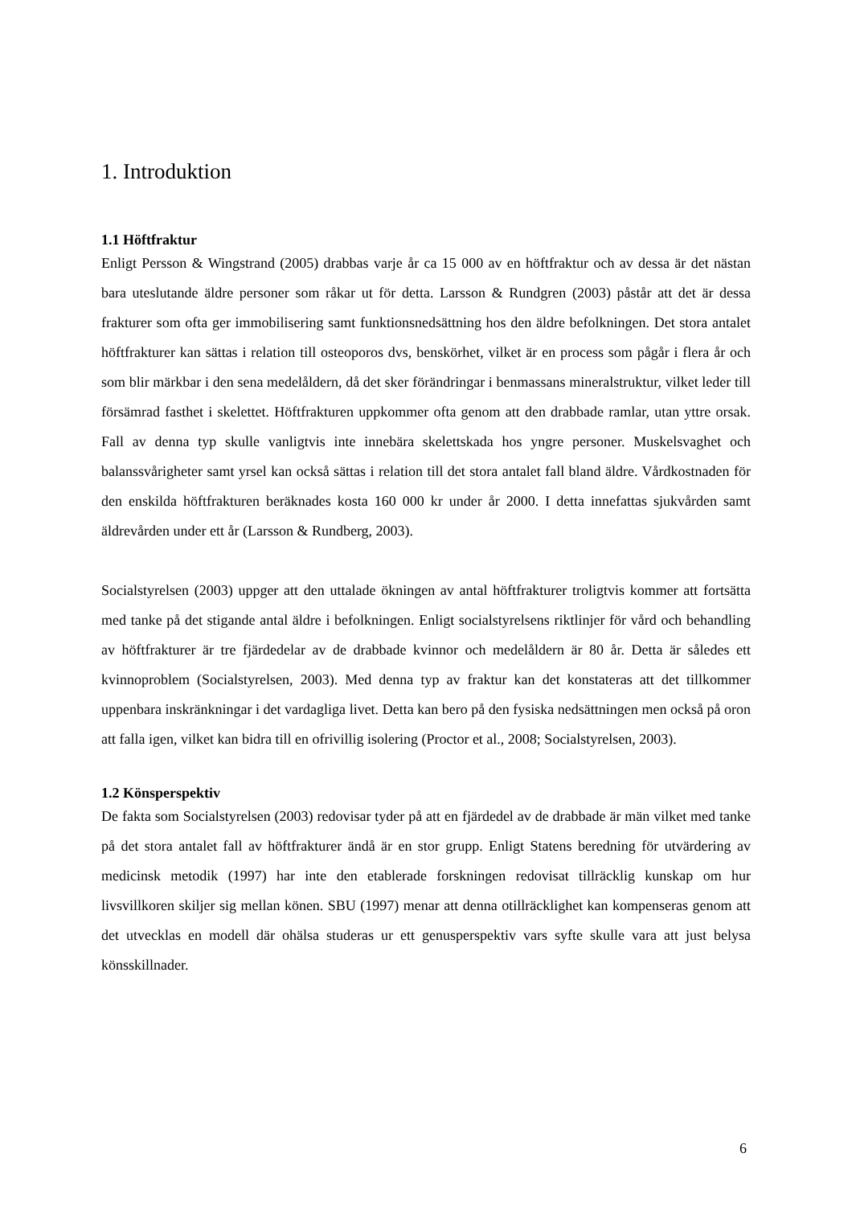1. Introduktion
1.1 Höftfraktur
Enligt Persson & Wingstrand (2005) drabbas varje år ca 15 000 av en höftfraktur och av dessa är det nästan bara uteslutande äldre personer som råkar ut för detta. Larsson & Rundgren (2003) påstår att det är dessa frakturer som ofta ger immobilisering samt funktionsnedsättning hos den äldre befolkningen. Det stora antalet höftfrakturer kan sättas i relation till osteoporos dvs, benskörhet, vilket är en process som pågår i flera år och som blir märkbar i den sena medelåldern, då det sker förändringar i benmassans mineralstruktur, vilket leder till försämrad fasthet i skelettet. Höftfrakturen uppkommer ofta genom att den drabbade ramlar, utan yttre orsak. Fall av denna typ skulle vanligtvis inte innebära skelettskada hos yngre personer. Muskelsvaghet och balanssvårigheter samt yrsel kan också sättas i relation till det stora antalet fall bland äldre. Vårdkostnaden för den enskilda höftfrakturen beräknades kosta 160 000 kr under år 2000. I detta innefattas sjukvården samt äldrevården under ett år (Larsson & Rundberg, 2003).
Socialstyrelsen (2003) uppger att den uttalade ökningen av antal höftfrakturer troligtvis kommer att fortsätta med tanke på det stigande antal äldre i befolkningen. Enligt socialstyrelsens riktlinjer för vård och behandling av höftfrakturer är tre fjärdedelar av de drabbade kvinnor och medelåldern är 80 år. Detta är således ett kvinnoproblem (Socialstyrelsen, 2003). Med denna typ av fraktur kan det konstateras att det tillkommer uppenbara inskränkningar i det vardagliga livet. Detta kan bero på den fysiska nedsättningen men också på oron att falla igen, vilket kan bidra till en ofrivillig isolering (Proctor et al., 2008; Socialstyrelsen, 2003).
1.2 Könsperspektiv
De fakta som Socialstyrelsen (2003) redovisar tyder på att en fjärdedel av de drabbade är män vilket med tanke på det stora antalet fall av höftfrakturer ändå är en stor grupp. Enligt Statens beredning för utvärdering av medicinsk metodik (1997) har inte den etablerade forskningen redovisat tillräcklig kunskap om hur livsvillkoren skiljer sig mellan könen. SBU (1997) menar att denna otillräcklighet kan kompenseras genom att det utvecklas en modell där ohälsa studeras ur ett genusperspektiv vars syfte skulle vara att just belysa könsskillnader.
6